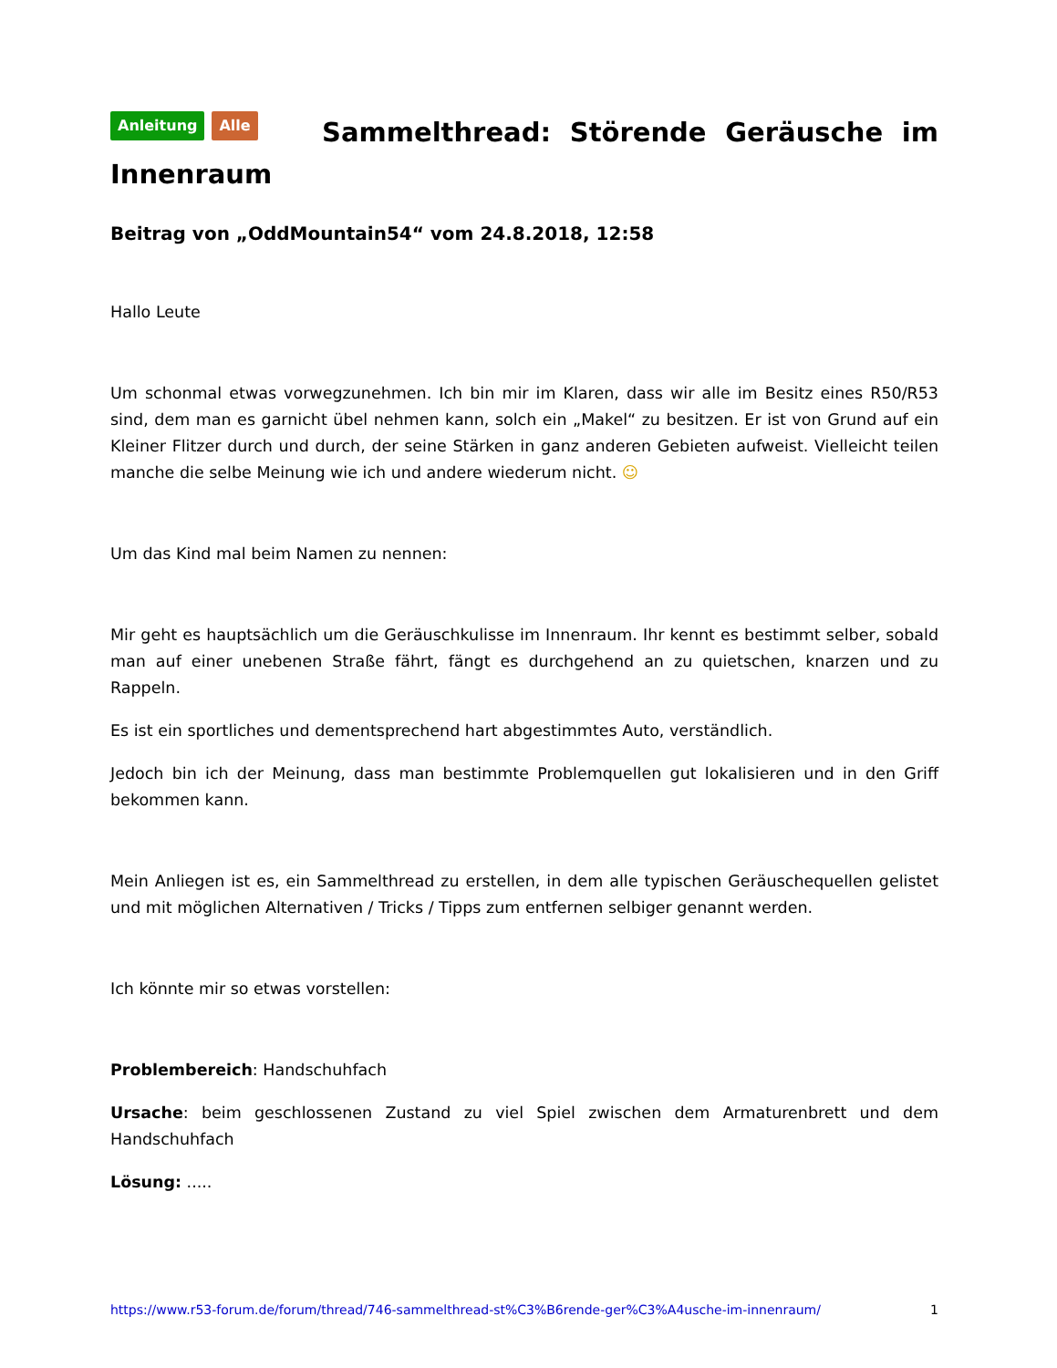Anleitung Alle Sammelthread: Störende Geräusche im Innenraum
Beitrag von „OddMountain54“ vom 24.8.2018, 12:58
Hallo Leute
Um schonmal etwas vorwegzunehmen. Ich bin mir im Klaren, dass wir alle im Besitz eines R50/R53 sind, dem man es garnicht übel nehmen kann, solch ein „Makel“ zu besitzen. Er ist von Grund auf ein Kleiner Flitzer durch und durch, der seine Stärken in ganz anderen Gebieten aufweist. Vielleicht teilen manche die selbe Meinung wie ich und andere wiederum nicht. ☺
Um das Kind mal beim Namen zu nennen:
Mir geht es hauptsächlich um die Geräuschkulisse im Innenraum. Ihr kennt es bestimmt selber, sobald man auf einer unebenen Straße fährt, fängt es durchgehend an zu quietschen, knarzen und zu Rappeln.
Es ist ein sportliches und dementsprechend hart abgestimmtes Auto, verständlich.
Jedoch bin ich der Meinung, dass man bestimmte Problemquellen gut lokalisieren und in den Griff bekommen kann.
Mein Anliegen ist es, ein Sammelthread zu erstellen, in dem alle typischen Geräuschequellen gelistet und mit möglichen Alternativen / Tricks / Tipps zum entfernen selbiger genannt werden.
Ich könnte mir so etwas vorstellen:
Problembereich: Handschuhfach
Ursache: beim geschlossenen Zustand zu viel Spiel zwischen dem Armaturenbrett und dem Handschuhfach
Lösung: .....
https://www.r53-forum.de/forum/thread/746-sammelthread-st%C3%B6rende-ger%C3%A4usche-im-innenraum/ 1